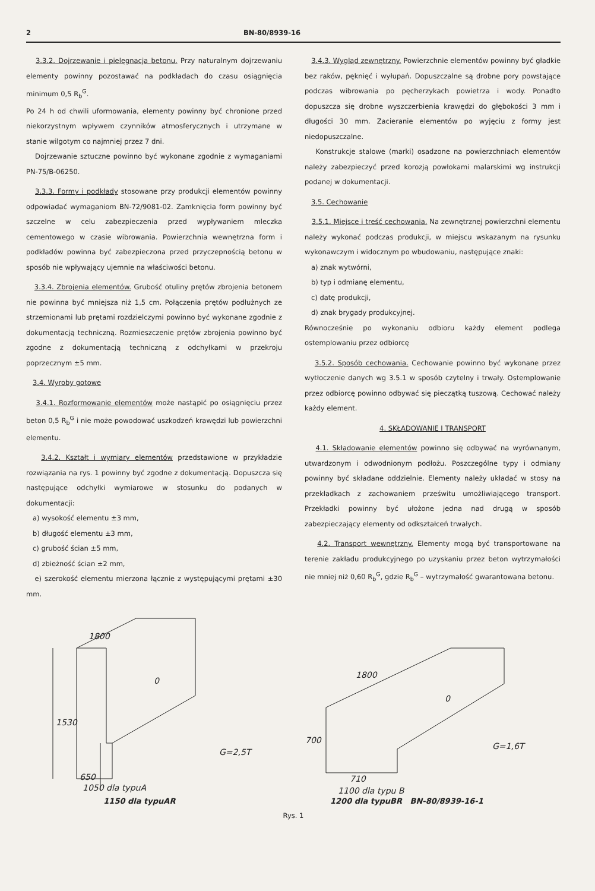2 BN-80/8939-16
3.3.2. Dojrzewanie i pielęgnacja betonu. Przy naturalnym dojrzewaniu elementy powinny pozostawać na podkładach do czasu osiągnięcia minimum 0,5 R<sub>b</sub><sup>G</sup>.
Po 24 h od chwili uformowania, elementy powinny być chronione przed niekorzystnym wpływem czynników atmosferycznych i utrzymane w stanie wilgotym co najmniej przez 7 dni.
Dojrzewanie sztuczne powinno być wykonane zgodnie z wymaganiami PN-75/B-06250.
3.3.3. Formy i podkłady stosowane przy produkcji elementów powinny odpowiadać wymaganiom BN-72/9081-02. Zamknięcia form powinny być szczelne w celu zabezpieczenia przed wypływaniem mleczka cementowego w czasie wibrowania. Powierzchnia wewnętrzna form i podkładów powinna być zabezpieczona przed przyczepnością betonu w sposób nie wpływający ujemnie na właściwości betonu.
3.3.4. Zbrojenia elementów. Grubość otuliny prętów zbrojenia betonem nie powinna być mniejsza niż 1,5 cm. Połączenia prętów podłużnych ze strzemionami lub prętami rozdzielczymi powinno być wykonane zgodnie z dokumentacją techniczną. Rozmieszczenie prętów zbrojenia powinno być zgodne z dokumentacją techniczną z odchyłkami w przekroju poprzecznym ±5 mm.
3.4. Wyroby gotowe
3.4.1. Rozformowanie elementów może nastąpić po osiągnięciu przez beton 0,5 R<sub>b</sub><sup>G</sup> i nie może powodować uszkodzeń krawędzi lub powierzchni elementu.
3.4.2. Kształt i wymiary elementów przedstawione w przykładzie rozwiązania na rys. 1 powinny być zgodne z dokumentacją. Dopuszcza się następujące odchyłki wymiarowe w stosunku do podanych w dokumentacji:
a) wysokość elementu ±3 mm,
b) długość elementu ±3 mm,
c) grubość ścian ±5 mm,
d) zbieżność ścian ±2 mm,
e) szerokość elementu mierzona łącznie z występującymi prętami ±30 mm.
3.4.3. Wygląd zewnętrzny. Powierzchnie elementów powinny być gładkie bez raków, pęknięć i wyłupań. Dopuszczalne są drobne pory powstające podczas wibrowania po pęcherzykach powietrza i wody. Ponadto dopuszcza się drobne wyszczerbienia krawędzi do głębokości 3 mm i długości 30 mm. Zacieranie elementów po wyjęciu z formy jest niedopuszczalne.
Konstrukcje stalowe (marki) osadzone na powierzchniach elementów należy zabezpieczyć przed korozją powłokami malarskimi wg instrukcji podanej w dokumentacji.
3.5. Cechowanie
3.5.1. Miejsce i treść cechowania. Na zewnętrznej powierzchni elementu należy wykonać podczas produkcji, w miejscu wskazanym na rysunku wykonawczym i widocznym po wbudowaniu, następujące znaki:
a) znak wytwórni,
b) typ i odmianę elementu,
c) datę produkcji,
d) znak brygady produkcyjnej.
Równocześnie po wykonaniu odbioru każdy element podlega ostemplowaniu przez odbiorcę
3.5.2. Sposób cechowania. Cechowanie powinno być wykonane przez wytłoczenie danych wg 3.5.1 w sposób czytelny i trwały. Ostemplowanie przez odbiorcę powinno odbywać się pieczątką tuszową. Cechować należy każdy element.
4. SKŁADOWANIE I TRANSPORT
4.1. Składowanie elementów powinno się odbywać na wyrównanym, utwardzonym i odwodnionym podłożu. Poszczególne typy i odmiany powinny być składane oddzielnie. Elementy należy układać w stosy na przekładkach z zachowaniem prześwitu umożliwiającego transport. Przekładki powinny być ułożone jedna nad drugą w sposób zabezpieczający elementy od odkształceń trwałych.
4.2. Transport wewnętrzny. Elementy mogą być transportowane na terenie zakładu produkcyjnego po uzyskaniu przez beton wytrzymałości nie mniej niż 0,60 R<sub>b</sub><sup>G</sup>, gdzie R<sub>b</sub><sup>G</sup> – wytrzymałość gwarantowana betonu.
1800
1530
0
G=2,5T
650
1050 dla typuA
1800
700
0
G=1,6T
710
1100 dla typu B
1150 dla typuAR 1200 dla typuBR BN-80/8939-16-1
Rys. 1